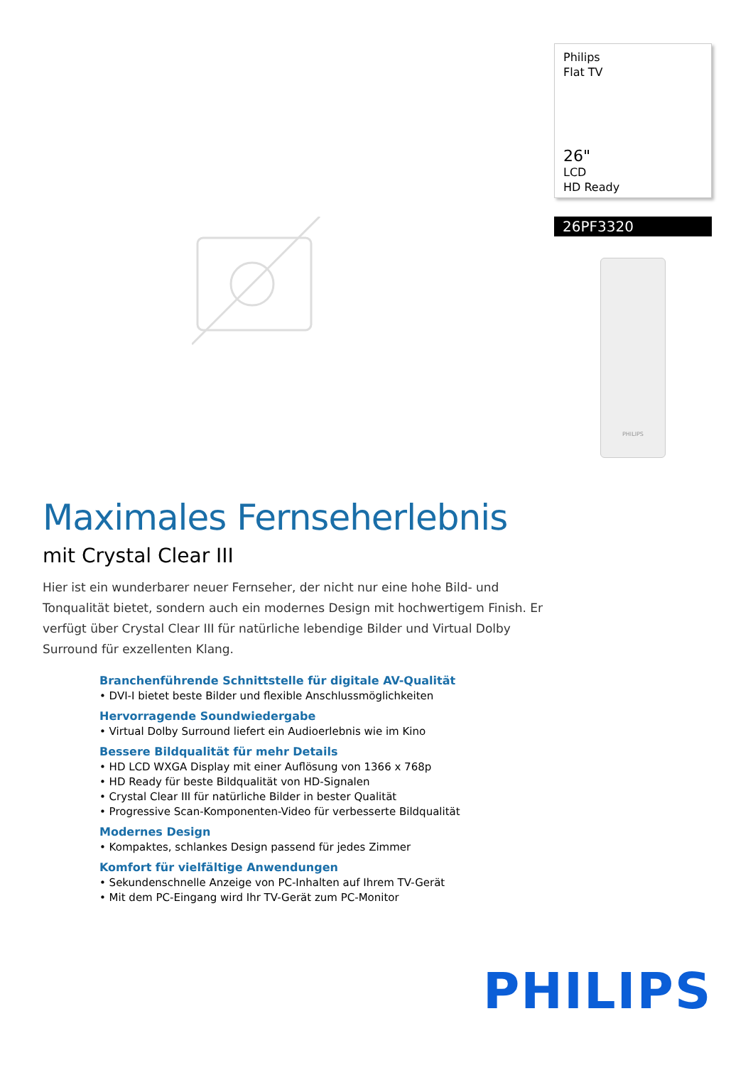Philips
Flat TV
26"
LCD
HD Ready
26PF3320
PHILIPS
Maximales Fernseherlebnis
mit Crystal Clear III
Hier ist ein wunderbarer neuer Fernseher, der nicht nur eine hohe Bild- und Tonqualität bietet, sondern auch ein modernes Design mit hochwertigem Finish. Er verfügt über Crystal Clear III für natürliche lebendige Bilder und Virtual Dolby Surround für exzellenten Klang.
Branchenführende Schnittstelle für digitale AV-Qualität
• DVI-I bietet beste Bilder und flexible Anschlussmöglichkeiten
Hervorragende Soundwiedergabe
• Virtual Dolby Surround liefert ein Audioerlebnis wie im Kino
Bessere Bildqualität für mehr Details
• HD LCD WXGA Display mit einer Auflösung von 1366 x 768p
• HD Ready für beste Bildqualität von HD-Signalen
• Crystal Clear III für natürliche Bilder in bester Qualität
• Progressive Scan-Komponenten-Video für verbesserte Bildqualität
Modernes Design
• Kompaktes, schlankes Design passend für jedes Zimmer
Komfort für vielfältige Anwendungen
• Sekundenschnelle Anzeige von PC-Inhalten auf Ihrem TV-Gerät
• Mit dem PC-Eingang wird Ihr TV-Gerät zum PC-Monitor
PHILIPS